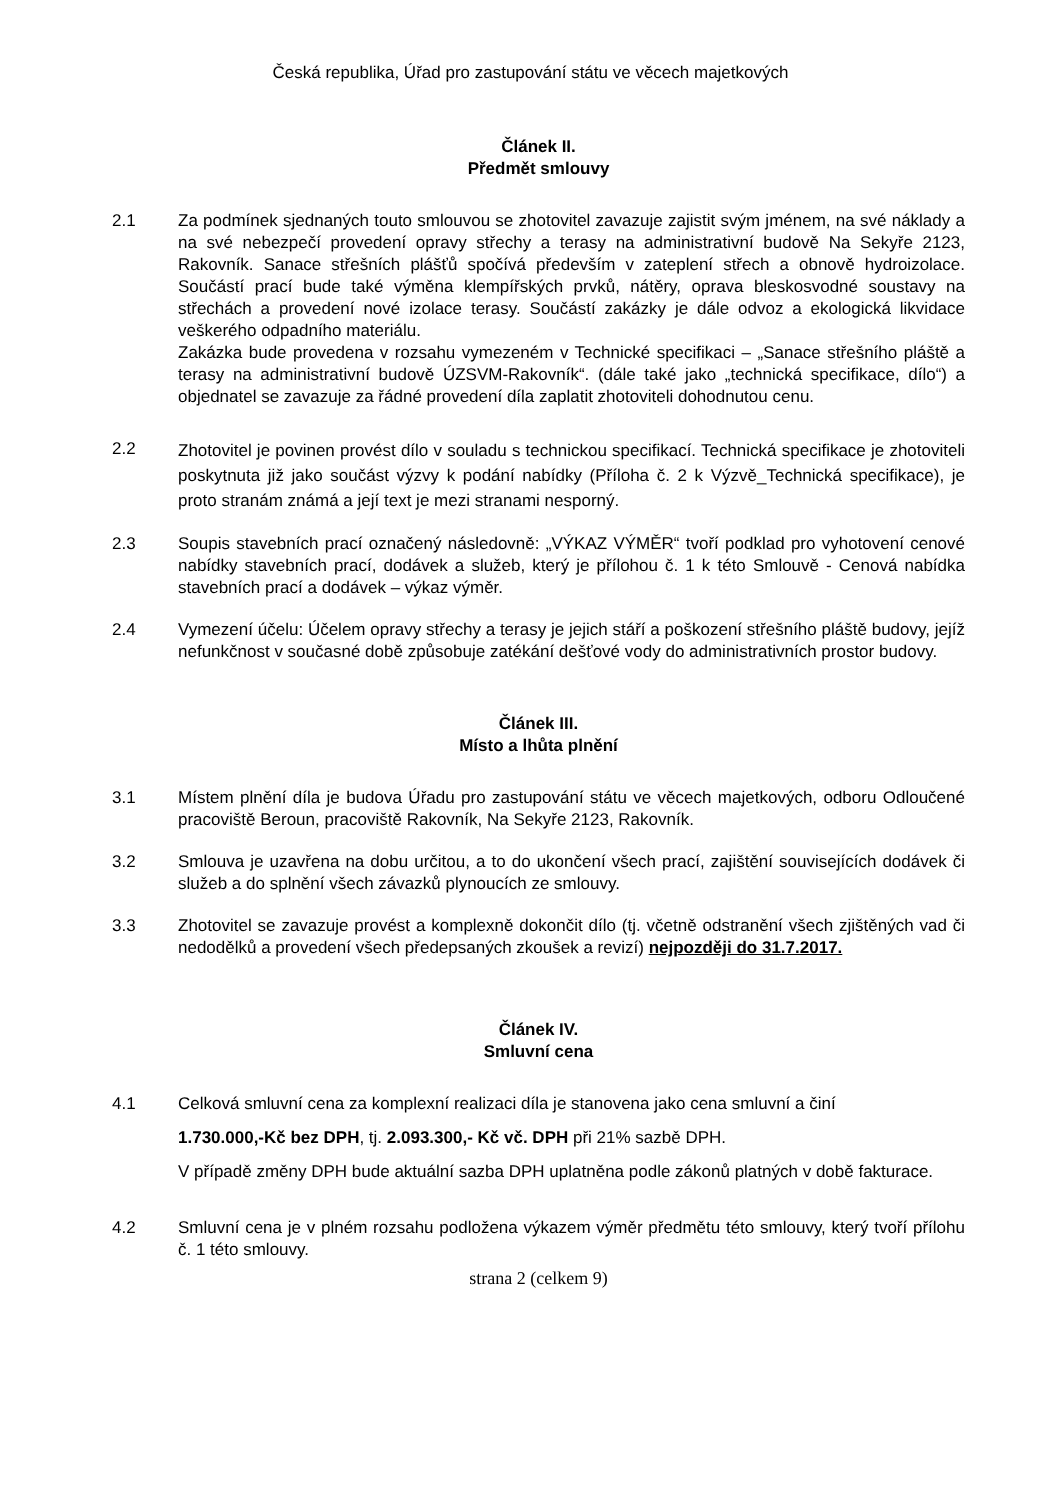Česká republika, Úřad pro zastupování státu ve věcech majetkových
Článek II.
Předmět smlouvy
2.1 Za podmínek sjednaných touto smlouvou se zhotovitel zavazuje zajistit svým jménem, na své náklady a na své nebezpečí provedení opravy střechy a terasy na administrativní budově Na Sekyře 2123, Rakovník. Sanace střešních plášťů spočívá především v zateplení střech a obnově hydroizolace. Součástí prací bude také výměna klempířských prvků, nátěry, oprava bleskosvodné soustavy na střechách a provedení nové izolace terasy. Součástí zakázky je dále odvoz a ekologická likvidace veškerého odpadního materiálu.
Zakázka bude provedena v rozsahu vymezeném v Technické specifikaci – „Sanace střešního pláště a terasy na administrativní budově ÚZSVM-Rakovník“. (dále také jako „technická specifikace, dílo“) a objednatel se zavazuje za řádné provedení díla zaplatit zhotoviteli dohodnutou cenu.
2.2
Zhotovitel je povinen provést dílo v souladu s technickou specifikací. Technická specifikace je zhotoviteli poskytnuta již jako součást výzvy k podání nabídky (Příloha č. 2 k Výzvě_Technická specifikace), je proto stranám známá a její text je mezi stranami nesporný.
2.3 Soupis stavebních prací označený následovně: „VÝKAZ VÝMĚR“ tvoří podklad pro vyhotovení cenové nabídky stavebních prací, dodávek a služeb, který je přílohou č. 1 k této Smlouvě - Cenová nabídka stavebních prací a dodávek – výkaz výměr.
2.4 Vymezení účelu: Účelem opravy střechy a terasy je jejich stáří a poškození střešního pláště budovy, jejíž nefunkčnost v současné době způsobuje zatékání dešťové vody do administrativních prostor budovy.
Článek III.
Místo a lhůta plnění
3.1 Místem plnění díla je budova Úřadu pro zastupování státu ve věcech majetkových, odboru Odloučené pracoviště Beroun, pracoviště Rakovník, Na Sekyře 2123, Rakovník.
3.2 Smlouva je uzavřena na dobu určitou, a to do ukončení všech prací, zajištění souvisejících dodávek či služeb a do splnění všech závazků plynoucích ze smlouvy.
3.3 Zhotovitel se zavazuje provést a komplexně dokončit dílo (tj. včetně odstranění všech zjištěných vad či nedodělků a provedení všech předepsaných zkoušek a revizí) nejpozději do 31.7.2017.
Článek IV.
Smluvní cena
4.1 Celková smluvní cena za komplexní realizaci díla je stanovena jako cena smluvní a činí
1.730.000,-Kč bez DPH, tj. 2.093.300,- Kč vč. DPH při 21% sazbě DPH.
V případě změny DPH bude aktuální sazba DPH uplatněna podle zákonů platných v době fakturace.
4.2 Smluvní cena je v plném rozsahu podložena výkazem výměr předmětu této smlouvy, který tvoří přílohu č. 1 této smlouvy.
strana 2 (celkem 9)